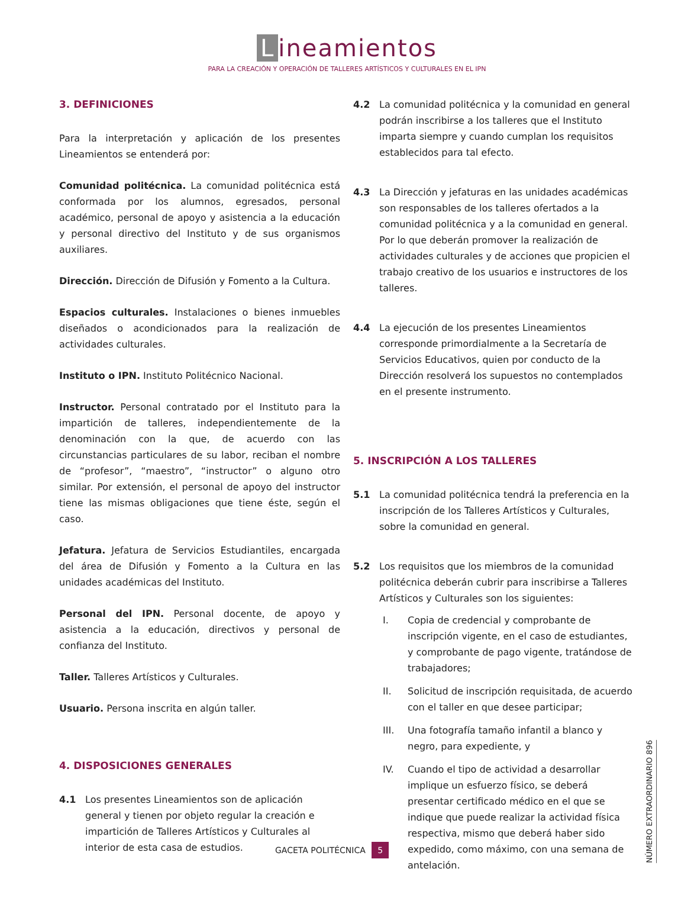Lineamientos
PARA LA CREACIÓN Y OPERACIÓN DE TALLERES ARTÍSTICOS Y CULTURALES EN EL IPN
3. DEFINICIONES
Para la interpretación y aplicación de los presentes Lineamientos se entenderá por:
Comunidad politécnica. La comunidad politécnica está conformada por los alumnos, egresados, personal académico, personal de apoyo y asistencia a la educación y personal directivo del Instituto y de sus organismos auxiliares.
Dirección. Dirección de Difusión y Fomento a la Cultura.
Espacios culturales. Instalaciones o bienes inmuebles diseñados o acondicionados para la realización de actividades culturales.
Instituto o IPN. Instituto Politécnico Nacional.
Instructor. Personal contratado por el Instituto para la impartición de talleres, independientemente de la denominación con la que, de acuerdo con las circunstancias particulares de su labor, reciban el nombre de “profesor”, “maestro”, “instructor” o alguno otro similar. Por extensión, el personal de apoyo del instructor tiene las mismas obligaciones que tiene éste, según el caso.
Jefatura. Jefatura de Servicios Estudiantiles, encargada del área de Difusión y Fomento a la Cultura en las unidades académicas del Instituto.
Personal del IPN. Personal docente, de apoyo y asistencia a la educación, directivos y personal de confianza del Instituto.
Taller. Talleres Artísticos y Culturales.
Usuario. Persona inscrita en algún taller.
4. DISPOSICIONES GENERALES
4.1 Los presentes Lineamientos son de aplicación general y tienen por objeto regular la creación e impartición de Talleres Artísticos y Culturales al interior de esta casa de estudios.
4.2 La comunidad politécnica y la comunidad en general podrán inscribirse a los talleres que el Instituto imparta siempre y cuando cumplan los requisitos establecidos para tal efecto.
4.3 La Dirección y jefaturas en las unidades académicas son responsables de los talleres ofertados a la comunidad politécnica y a la comunidad en general. Por lo que deberán promover la realización de actividades culturales y de acciones que propicien el trabajo creativo de los usuarios e instructores de los talleres.
4.4 La ejecución de los presentes Lineamientos corresponde primordialmente a la Secretaría de Servicios Educativos, quien por conducto de la Dirección resolverá los supuestos no contemplados en el presente instrumento.
5. INSCRIPCIÓN A LOS TALLERES
5.1 La comunidad politécnica tendrá la preferencia en la inscripción de los Talleres Artísticos y Culturales, sobre la comunidad en general.
5.2 Los requisitos que los miembros de la comunidad politécnica deberán cubrir para inscribirse a Talleres Artísticos y Culturales son los siguientes:
I. Copia de credencial y comprobante de inscripción vigente, en el caso de estudiantes, y comprobante de pago vigente, tratándose de trabajadores;
II. Solicitud de inscripción requisitada, de acuerdo con el taller en que desee participar;
III. Una fotografía tamaño infantil a blanco y negro, para expediente, y
IV. Cuando el tipo de actividad a desarrollar implique un esfuerzo físico, se deberá presentar certificado médico en el que se indique que puede realizar la actividad física respectiva, mismo que deberá haber sido expedido, como máximo, con una semana de antelación.
GACETA POLITÉCNICA 5
NÚMERO EXTRAORDINARIO 896